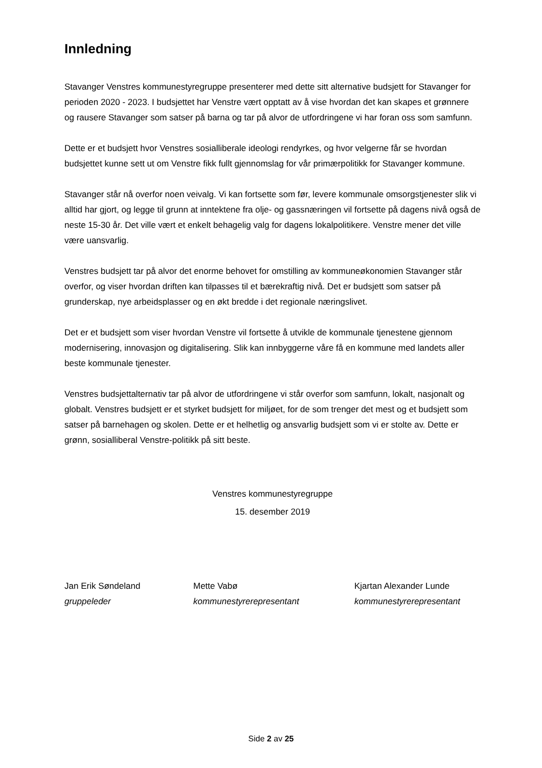Innledning
Stavanger Venstres kommunestyregruppe presenterer med dette sitt alternative budsjett for Stavanger for perioden 2020 - 2023. I budsjettet har Venstre vært opptatt av å vise hvordan det kan skapes et grønnere og rausere Stavanger som satser på barna og tar på alvor de utfordringene vi har foran oss som samfunn.
Dette er et budsjett hvor Venstres sosialliberale ideologi rendyrkes, og hvor velgerne får se hvordan budsjettet kunne sett ut om Venstre fikk fullt gjennomslag for vår primærpolitikk for Stavanger kommune.
Stavanger står nå overfor noen veivalg. Vi kan fortsette som før, levere kommunale omsorgstjenester slik vi alltid har gjort, og legge til grunn at inntektene fra olje- og gassnæringen vil fortsette på dagens nivå også de neste 15-30 år. Det ville vært et enkelt behagelig valg for dagens lokalpolitikere. Venstre mener det ville være uansvarlig.
Venstres budsjett tar på alvor det enorme behovet for omstilling av kommuneøkonomien Stavanger står overfor, og viser hvordan driften kan tilpasses til et bærekraftig nivå. Det er budsjett som satser på grunderskap, nye arbeidsplasser og en økt bredde i det regionale næringslivet.
Det er et budsjett som viser hvordan Venstre vil fortsette å utvikle de kommunale tjenestene gjennom modernisering, innovasjon og digitalisering. Slik kan innbyggerne våre få en kommune med landets aller beste kommunale tjenester.
Venstres budsjettalternativ tar på alvor de utfordringene vi står overfor som samfunn, lokalt, nasjonalt og globalt. Venstres budsjett er et styrket budsjett for miljøet, for de som trenger det mest og et budsjett som satser på barnehagen og skolen. Dette er et helhetlig og ansvarlig budsjett som vi er stolte av. Dette er grønn, sosialliberal Venstre-politikk på sitt beste.
Venstres kommunestyregruppe
15. desember 2019
Jan Erik Søndeland
gruppeleder
Mette Vabø
kommunestyrerepresentant
Kjartan Alexander Lunde
kommunestyrerepresentant
Side 2 av 25